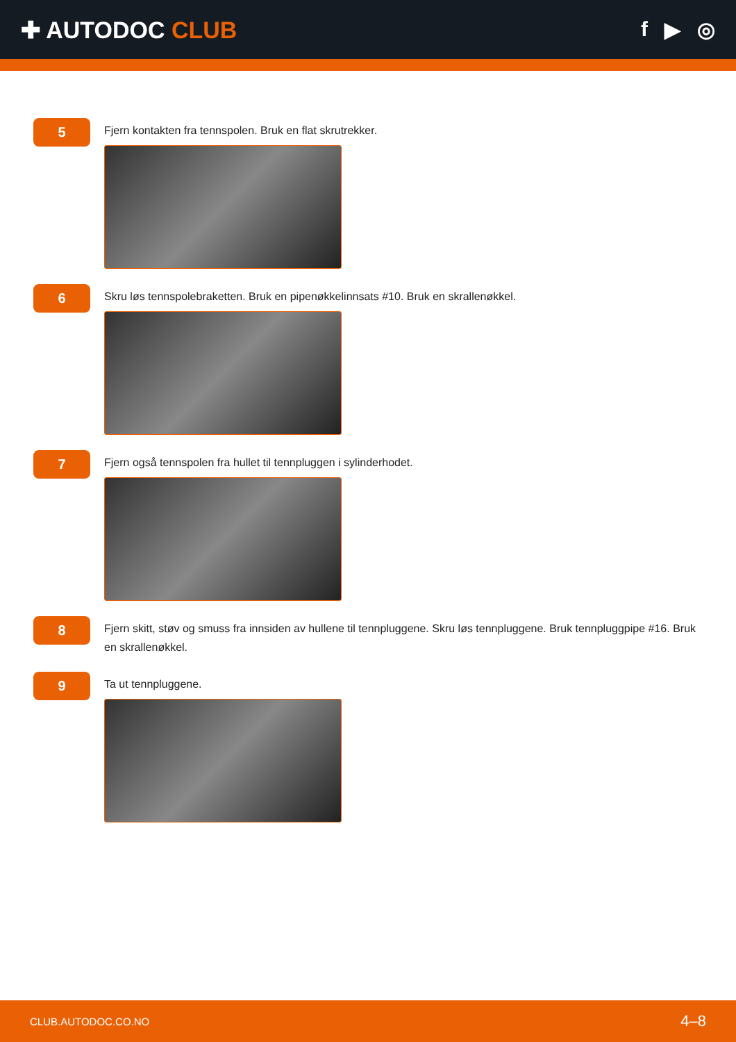✚ AUTODOC CLUB f ▶ ◎
5
Fjern kontakten fra tennspolen. Bruk en flat skrutrekker.
6
Skru løs tennspolebraketten. Bruk en pipenøkkelinnsats #10. Bruk en skrallenøkkel.
7
Fjern også tennspolen fra hullet til tennpluggen i sylinderhodet.
8
Fjern skitt, støv og smuss fra innsiden av hullene til tennpluggene. Skru løs tennpluggene. Bruk tennpluggpipe #16. Bruk en skrallenøkkel.
9
Ta ut tennpluggene.
CLUB.AUTODOC.CO.NO 4–8